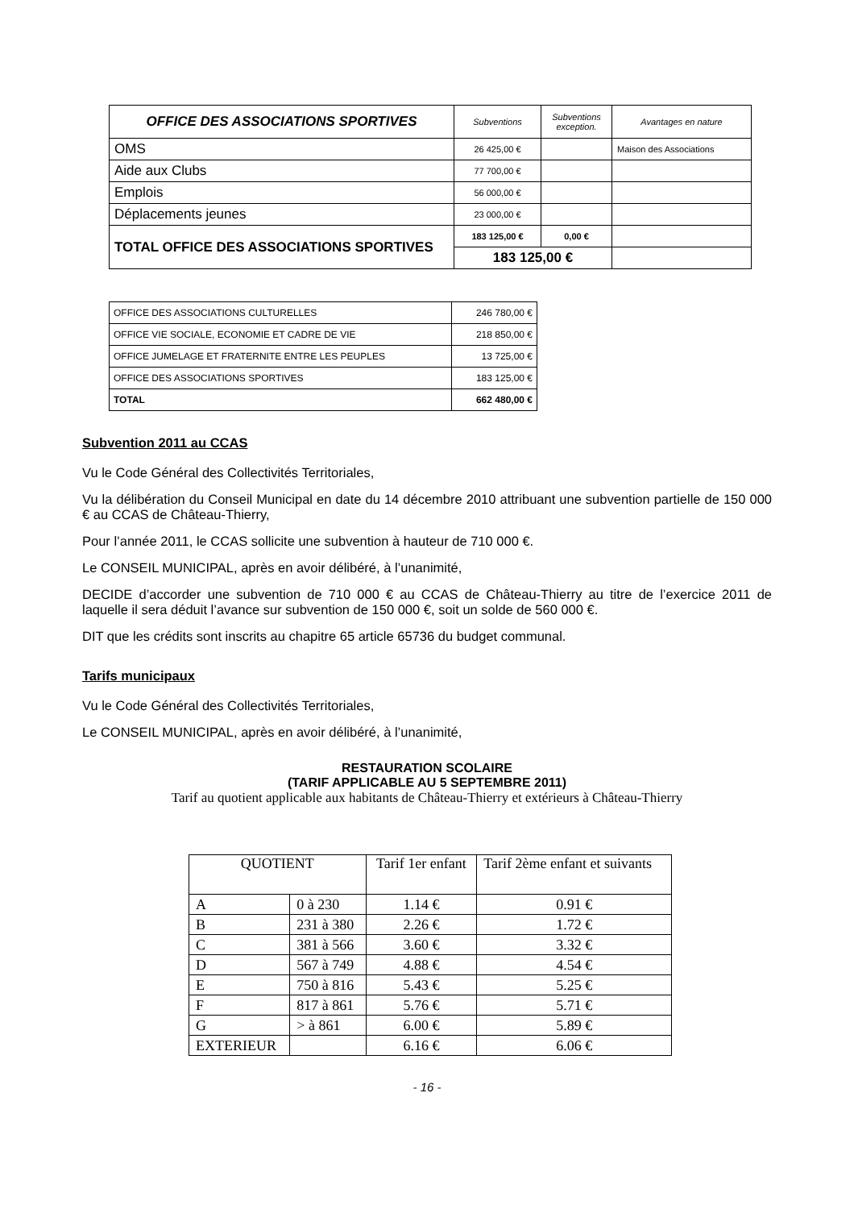| OFFICE DES ASSOCIATIONS SPORTIVES | Subventions | Subventions exception. | Avantages en nature |
| OMS | 26 425,00 € | | Maison des Associations |
| Aide aux Clubs | 77 700,00 € | | |
| Emplois | 56 000,00 € | | |
| Déplacements jeunes | 23 000,00 € | | |
| TOTAL OFFICE DES ASSOCIATIONS SPORTIVES | 183 125,00 € | 0,00 € | |
| | 183 125,00 € | | |
| OFFICE DES ASSOCIATIONS CULTURELLES | 246 780,00 € |
| OFFICE VIE SOCIALE, ECONOMIE ET CADRE DE VIE | 218 850,00 € |
| OFFICE JUMELAGE ET FRATERNITE ENTRE LES PEUPLES | 13 725,00 € |
| OFFICE DES ASSOCIATIONS SPORTIVES | 183 125,00 € |
| TOTAL | 662 480,00 € |
Subvention 2011 au CCAS
Vu le Code Général des Collectivités Territoriales,
Vu la délibération du Conseil Municipal en date du 14 décembre 2010 attribuant une subvention partielle de 150 000 € au CCAS de Château-Thierry,
Pour l’année 2011, le CCAS sollicite une subvention à hauteur de 710 000 €.
Le CONSEIL MUNICIPAL, après en avoir délibéré, à l’unanimité,
DECIDE d’accorder une subvention de 710 000 € au CCAS de Château-Thierry au titre de l’exercice 2011 de laquelle il sera déduit l’avance sur subvention de 150 000 €, soit un solde de 560 000 €.
DIT que les crédits sont inscrits au chapitre 65 article 65736 du budget communal.
Tarifs municipaux
Vu le Code Général des Collectivités Territoriales,
Le CONSEIL MUNICIPAL, après en avoir délibéré, à l’unanimité,
RESTAURATION SCOLAIRE
(TARIF APPLICABLE AU 5 SEPTEMBRE 2011)
Tarif au quotient applicable aux habitants de Château-Thierry et extérieurs à Château-Thierry
| QUOTIENT | | Tarif 1er enfant | Tarif 2ème enfant et suivants |
| A | 0 à 230 | 1.14 € | 0.91 € |
| B | 231 à 380 | 2.26 € | 1.72 € |
| C | 381 à 566 | 3.60 € | 3.32 € |
| D | 567 à 749 | 4.88 € | 4.54 € |
| E | 750 à 816 | 5.43 € | 5.25 € |
| F | 817 à 861 | 5.76 € | 5.71 € |
| G | > à 861 | 6.00 € | 5.89 € |
| EXTERIEUR | | 6.16 € | 6.06 € |
- 16 -